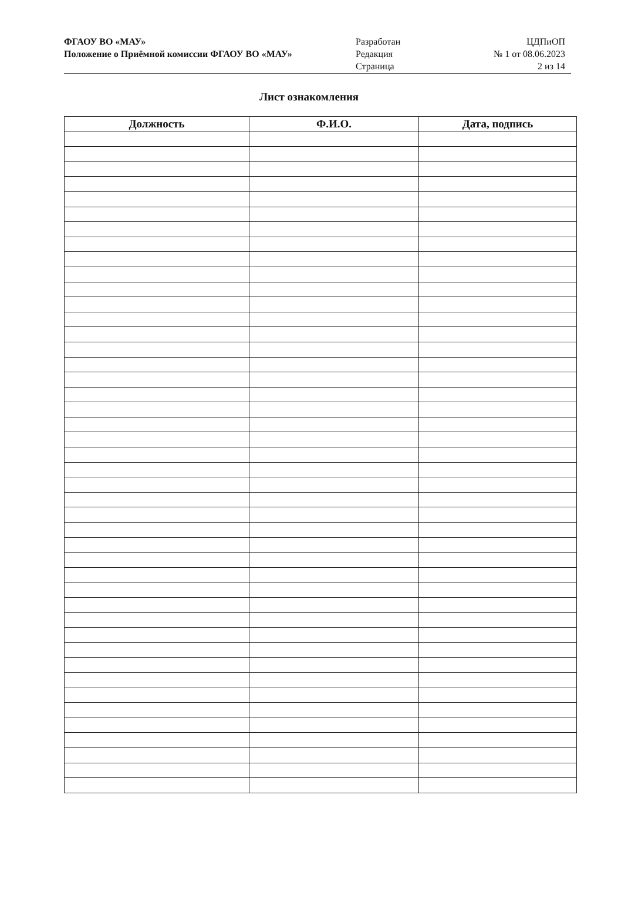ФГАОУ ВО «МАУ»
Положение о Приёмной комиссии ФГАОУ ВО «МАУ»
Разработан
Редакция
Страница
ЦДПиОП
№ 1 от 08.06.2023
2 из 14
Лист ознакомления
| Должность | Ф.И.О. | Дата, подпись |
| --- | --- | --- |